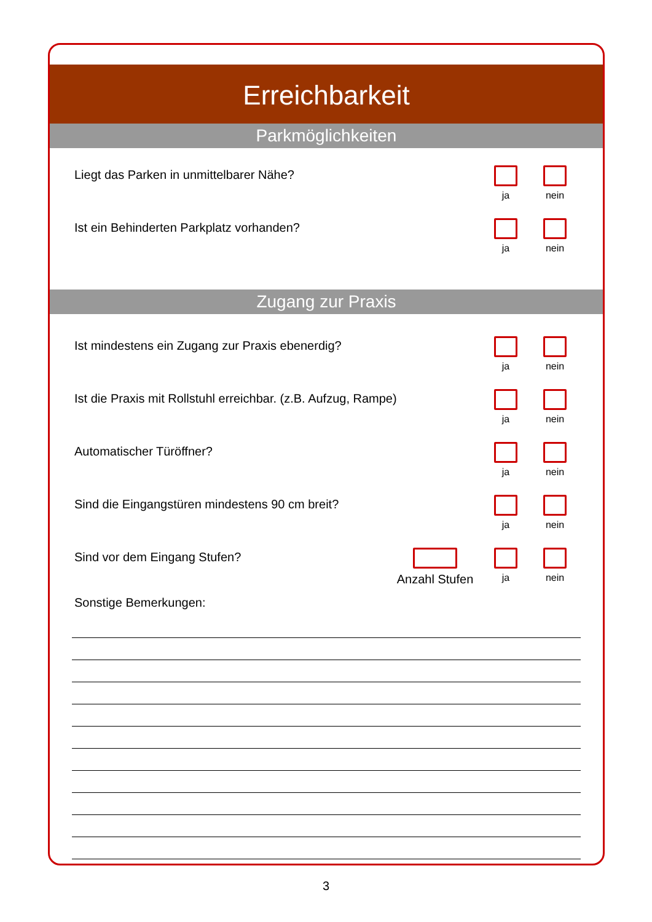Erreichbarkeit
Parkmöglichkeiten
Liegt das Parken in unmittelbarer Nähe?
ja nein
Ist ein Behinderten Parkplatz vorhanden?
ja nein
Zugang zur Praxis
Ist mindestens ein Zugang zur Praxis ebenerdig?
ja nein
Ist die Praxis mit Rollstuhl erreichbar. (z.B. Aufzug, Rampe)
ja nein
Automatischer Türöffner?
ja nein
Sind die Eingangstüren mindestens 90 cm breit?
ja nein
Sind vor dem Eingang Stufen?
Anzahl Stufen
ja nein
Sonstige Bemerkungen:
3